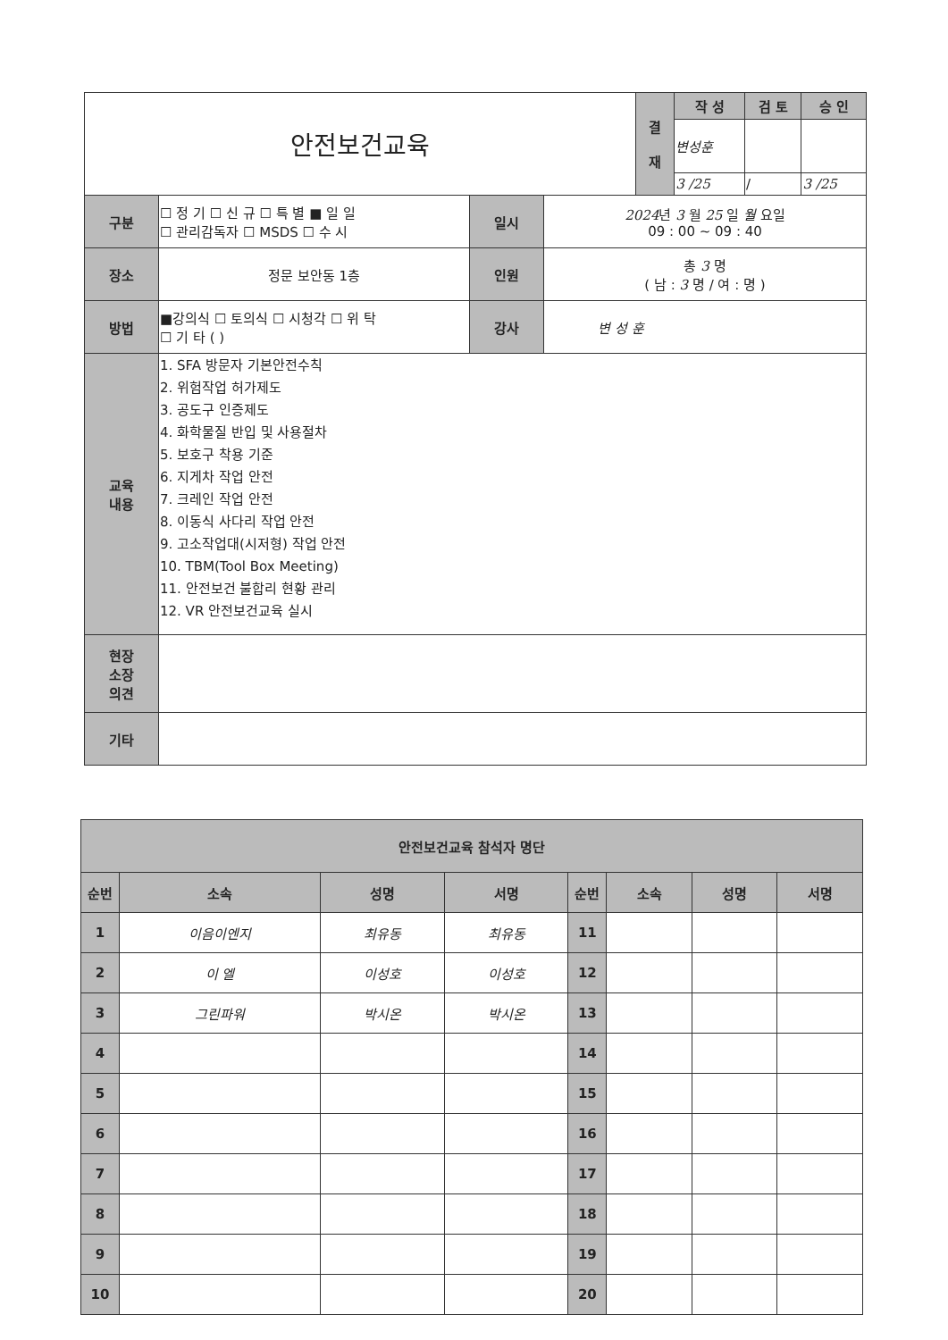| 안전보건교육 | | | | 결 재 | 작 성 | 검 토 | 승 인 |
| | | | | | 변성훈 | | |
| | | | | | 3 /25 | / | 3 /25 |
| 구분 | ☐ 정 기 ☐ 신 규 ☐ 특 별 ■ 일 일 ☐ 관리감독자 ☐ MSDS ☐ 수 시 | 일시 | 2024 년 3 월 25 일 월 요일 09 : 00 ~ 09 : 40 | | | | |
| 장소 | 정문 보안동 1층 | 인원 | 총 3 명 ( 남 : 3 명 / 여 : 명 ) | | | | |
| 방법 | ■강의식 ☐ 토의식 ☐ 시청각 ☐ 위 탁 ☐ 기 타 ( ) | 강사 | 변 성 훈 | | | | |
| 교육 내용 | 1. SFA 방문자 기본안전수칙 2. 위험작업 허가제도 3. 공도구 인증제도 4. 화학물질 반입 및 사용절차 5. 보호구 착용 기준 6. 지게차 작업 안전 7. 크레인 작업 안전 8. 이동식 사다리 작업 안전 9. 고소작업대(시저형) 작업 안전 10. TBM(Tool Box Meeting) 11. 안전보건 불합리 현황 관리 12. VR 안전보건교육 실시 | | | | | | |
| 현장 소장 의견 | | | | | | | |
| 기타 | | | | | | | |
| 안전보건교육 참석자 명단 | | | | | | | |
| 순번 | 소속 | 성명 | 서명 | 순번 | 소속 | 성명 | 서명 |
| 1 | 이음이엔지 | 최유동 | 최유동 | 11 | | | |
| 2 | 이 엘 | 이성호 | 이성호 | 12 | | | |
| 3 | 그린파워 | 박시온 | 박시온 | 13 | | | |
| 4 | | | | 14 | | | |
| 5 | | | | 15 | | | |
| 6 | | | | 16 | | | |
| 7 | | | | 17 | | | |
| 8 | | | | 18 | | | |
| 9 | | | | 19 | | | |
| 10 | | | | 20 | | | |